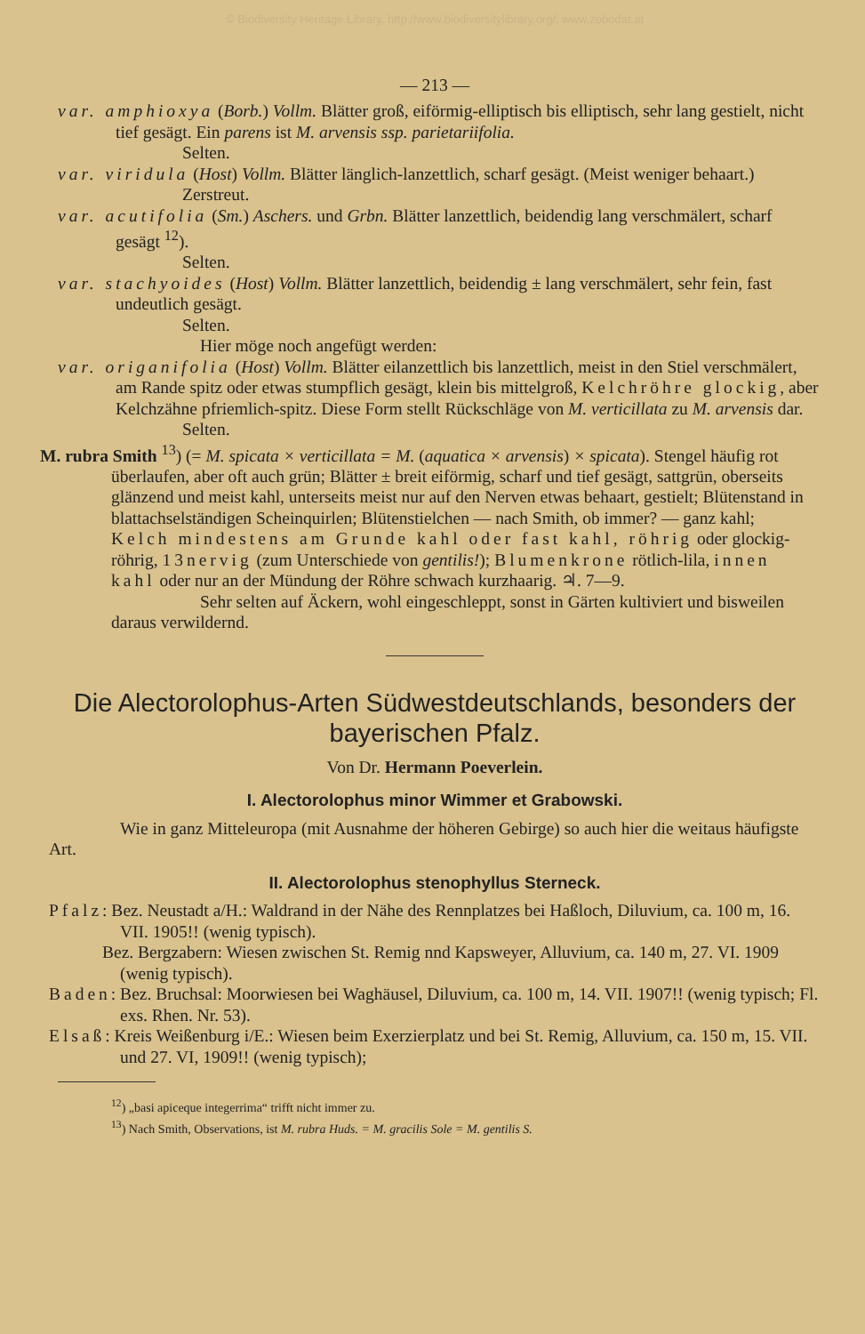© Biodiversity Heritage Library, http://www.biodiversitylibrary.org/; www.zobodat.at
— 213 —
var. amphioxya (Borb.) Vollm. Blätter groß, eiförmig-elliptisch bis elliptisch, sehr lang gestielt, nicht tief gesägt. Ein parens ist M. arvensis ssp. parietariifolia.
Selten.
var. viridula (Host) Vollm. Blätter länglich-lanzettlich, scharf gesägt. (Meist weniger behaart.)
Zerstreut.
var. acutifolia (Sm.) Aschers. und Grbn. Blätter lanzettlich, beidendig lang verschmälert, scharf gesägt <sup>12</sup>).
Selten.
var. stachyoides (Host) Vollm. Blätter lanzettlich, beidendig ± lang verschmälert, sehr fein, fast undeutlich gesägt.
Selten.
Hier möge noch angefügt werden:
var. origanifolia (Host) Vollm. Blätter eilanzettlich bis lanzettlich, meist in den Stiel verschmälert, am Rande spitz oder etwas stumpflich gesägt, klein bis mittelgroß, Kelchröhre glockig, aber Kelchzähne pfriemlich-spitz. Diese Form stellt Rückschläge von M. verticillata zu M. arvensis dar.
Selten.
M. rubra Smith <sup>13</sup>) (= M. spicata × verticillata = M. (aquatica × arvensis) × spicata). Stengel häufig rot überlaufen, aber oft auch grün; Blätter ± breit eiförmig, scharf und tief gesägt, sattgrün, oberseits glänzend und meist kahl, unterseits meist nur auf den Nerven etwas behaart, gestielt; Blütenstand in blattachselständigen Scheinquirlen; Blütenstielchen — nach Smith, ob immer? — ganz kahl; Kelch mindestens am Grunde kahl oder fast kahl, röhrig oder glockig-röhrig, 13nervig (zum Unterschiede von gentilis!); Blumenkrone rötlich-lila, innen kahl oder nur an der Mündung der Röhre schwach kurzhaarig. ♃. 7—9.
Sehr selten auf Äckern, wohl eingeschleppt, sonst in Gärten kultiviert und bisweilen daraus verwildernd.
Die Alectorolophus-Arten Südwestdeutschlands, besonders der bayerischen Pfalz.
Von Dr. Hermann Poeverlein.
I. Alectorolophus minor Wimmer et Grabowski.
Wie in ganz Mitteleuropa (mit Ausnahme der höheren Gebirge) so auch hier die weitaus häufigste Art.
II. Alectorolophus stenophyllus Sterneck.
Pfalz: Bez. Neustadt a/H.: Waldrand in der Nähe des Rennplatzes bei Haßloch, Diluvium, ca. 100 m, 16. VII. 1905!! (wenig typisch).
Bez. Bergzabern: Wiesen zwischen St. Remig nnd Kapsweyer, Alluvium, ca. 140 m, 27. VI. 1909 (wenig typisch).
Baden: Bez. Bruchsal: Moorwiesen bei Waghäusel, Diluvium, ca. 100 m, 14. VII. 1907!! (wenig typisch; Fl. exs. Rhen. Nr. 53).
Elsaß: Kreis Weißenburg i/E.: Wiesen beim Exerzierplatz und bei St. Remig, Alluvium, ca. 150 m, 15. VII. und 27. VI, 1909!! (wenig typisch);
<sup>12</sup>) „basi apiceque integerrima“ trifft nicht immer zu.
<sup>13</sup>) Nach Smith, Observations, ist M. rubra Huds. = M. gracilis Sole = M. gentilis S.